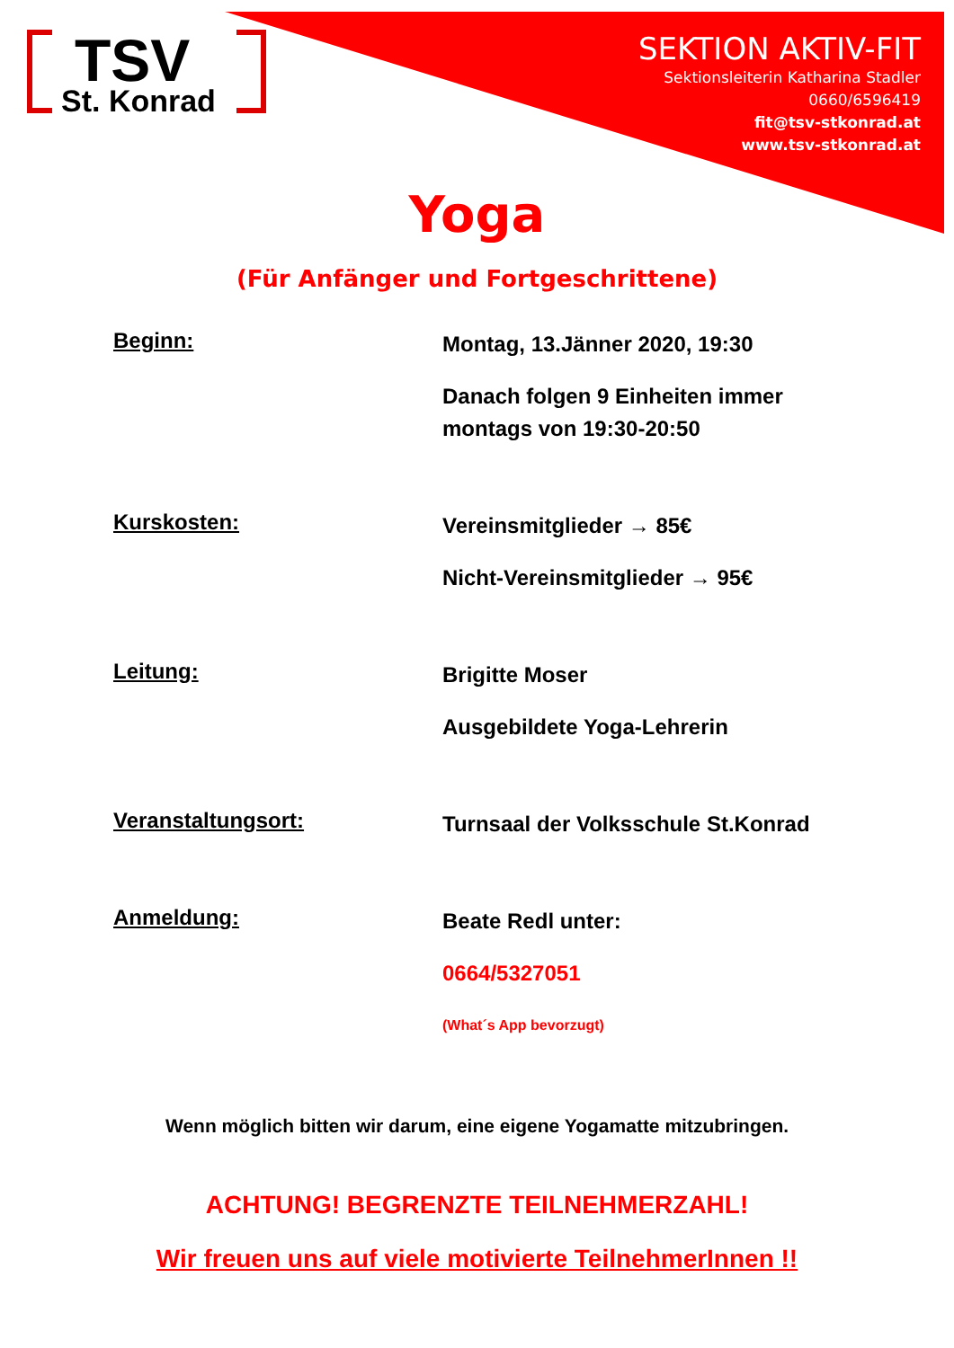TSV
St. Konrad
SEKTION AKTIV-FIT
Sektionsleiterin Katharina Stadler
0660/6596419
fit@tsv-stkonrad.at
www.tsv-stkonrad.at
Yoga
(Für Anfänger und Fortgeschrittene)
Beginn:
Montag, 13.Jänner 2020, 19:30
Danach folgen 9 Einheiten immer
montags von 19:30-20:50
Kurskosten:
Vereinsmitglieder → 85€
Nicht-Vereinsmitglieder → 95€
Leitung:
Brigitte Moser
Ausgebildete Yoga-Lehrerin
Veranstaltungsort:
Turnsaal der Volksschule St.Konrad
Anmeldung:
Beate Redl unter:
0664/5327051
(What´s App bevorzugt)
Wenn möglich bitten wir darum, eine eigene Yogamatte mitzubringen.
ACHTUNG! BEGRENZTE TEILNEHMERZAHL!
Wir freuen uns auf viele motivierte TeilnehmerInnen !!